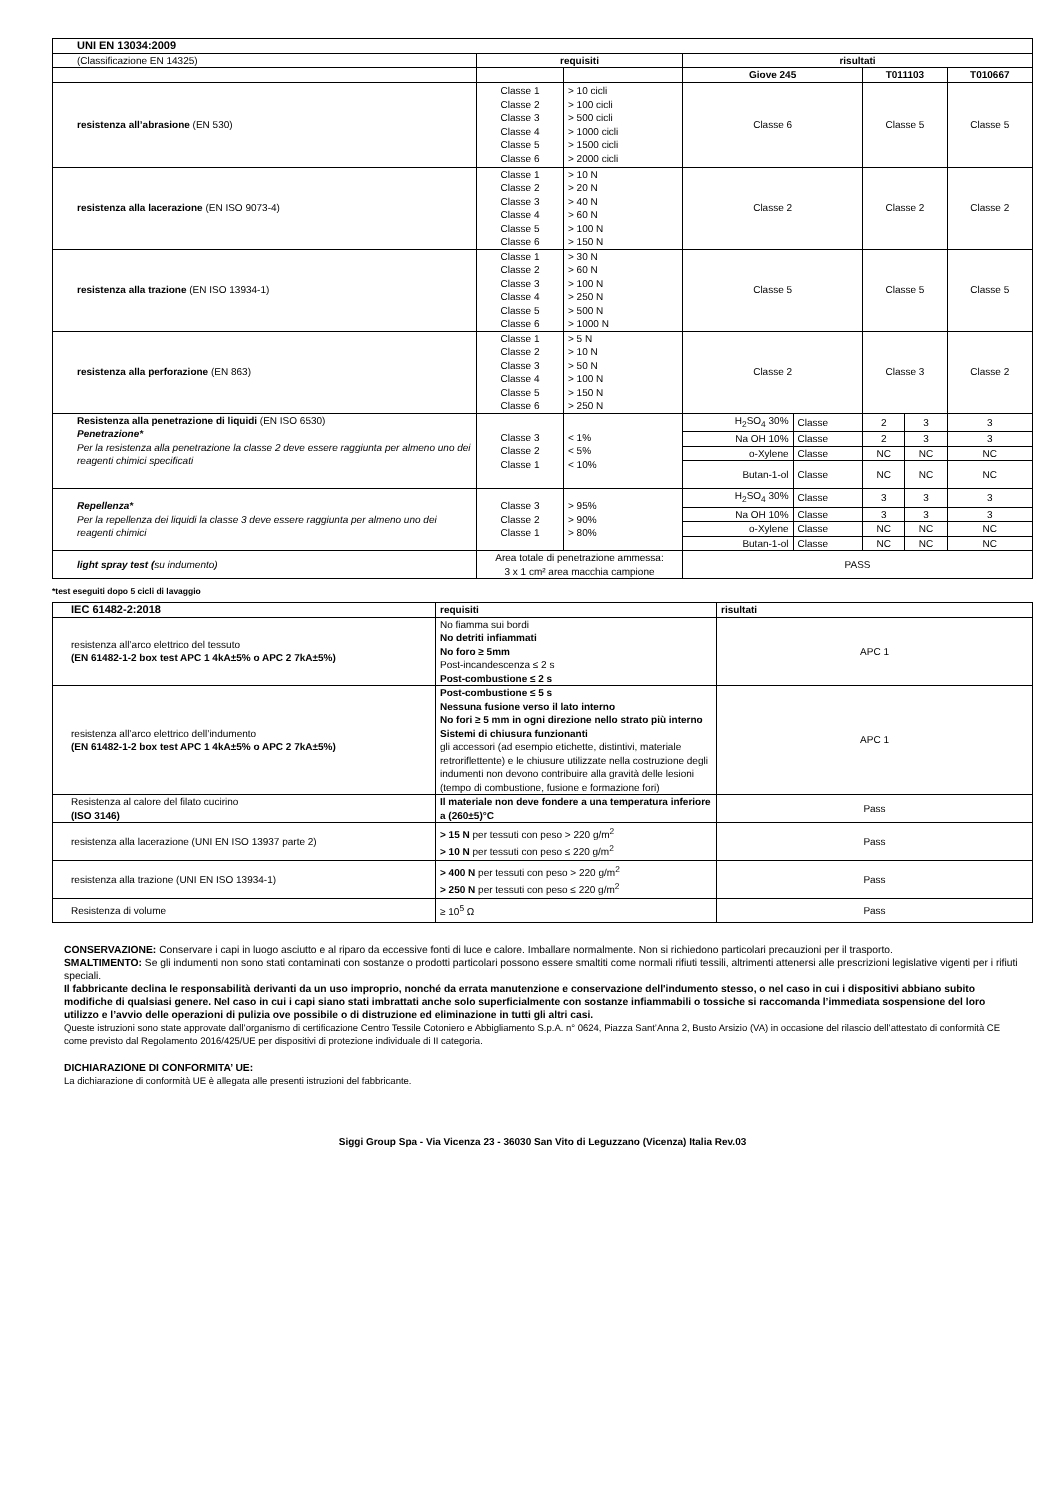| UNI EN 13034:2009 | | | | | | | |
| (Classificazione EN 14325) | requisiti | | risultati | | | | |
| | | | Giove 245 | | T011103 | | T010667 |
| resistenza all’abrasione (EN 530) | Classe 1 Classe 2 Classe 3 Classe 4 Classe 5 Classe 6 | > 10 cicli > 100 cicli > 500 cicli > 1000 cicli > 1500 cicli > 2000 cicli | Classe 6 | | Classe 5 | | Classe 5 |
| resistenza alla lacerazione (EN ISO 9073-4) | Classe 1 Classe 2 Classe 3 Classe 4 Classe 5 Classe 6 | > 10 N > 20 N > 40 N > 60 N > 100 N > 150 N | Classe 2 | | Classe 2 | | Classe 2 |
| resistenza alla trazione (EN ISO 13934-1) | Classe 1 Classe 2 Classe 3 Classe 4 Classe 5 Classe 6 | > 30 N > 60 N > 100 N > 250 N > 500 N > 1000 N | Classe 5 | | Classe 5 | | Classe 5 |
| resistenza alla perforazione (EN 863) | Classe 1 Classe 2 Classe 3 Classe 4 Classe 5 Classe 6 | > 5 N > 10 N > 50 N > 100 N > 150 N > 250 N | Classe 2 | | Classe 3 | | Classe 2 |
| Resistenza alla penetrazione di liquidi (EN ISO 6530) Penetrazione* Per la resistenza alla penetrazione la classe 2 deve essere raggiunta per almeno uno dei reagenti chimici specificati | Classe 3 Classe 2 Classe 1 | < 1% < 5% < 10% | H<sub>2</sub>SO<sub>4</sub> 30% | Classe | 2 | 3 | 3 |
| | | | Na OH 10% | Classe | 2 | 3 | 3 |
| | | | o-Xylene | Classe | NC | NC | NC |
| | | | Butan-1-ol | Classe | NC | NC | NC |
| Repellenza* Per la repellenza dei liquidi la classe 3 deve essere raggiunta per almeno uno dei reagenti chimici | Classe 3 Classe 2 Classe 1 | > 95% > 90% > 80% | H<sub>2</sub>SO<sub>4</sub> 30% | Classe | 3 | 3 | 3 |
| | | | Na OH 10% | Classe | 3 | 3 | 3 |
| | | | o-Xylene | Classe | NC | NC | NC |
| | | | Butan-1-ol | Classe | NC | NC | NC |
| light spray test ( su indumento) | Area totale di penetrazione ammessa: 3 x 1 cm² area macchia campione | | PASS | | | | |
*test eseguiti dopo 5 cicli di lavaggio
| IEC 61482-2:2018 | requisiti | risultati |
| resistenza all’arco elettrico del tessuto (EN 61482-1-2 box test APC 1 4kA±5% o APC 2 7kA±5%) | No fiamma sui bordi No detriti infiammati No foro ≥ 5mm Post-incandescenza ≤ 2 s Post-combustione ≤ 2 s | APC 1 |
| resistenza all’arco elettrico dell’indumento (EN 61482-1-2 box test APC 1 4kA±5% o APC 2 7kA±5%) | Post-combustione ≤ 5 s Nessuna fusione verso il lato interno No fori ≥ 5 mm in ogni direzione nello strato più interno Sistemi di chiusura funzionanti gli accessori (ad esempio etichette, distintivi, materiale retroriflettente) e le chiusure utilizzate nella costruzione degli indumenti non devono contribuire alla gravità delle lesioni (tempo di combustione, fusione e formazione fori) | APC 1 |
| Resistenza al calore del filato cucirino (ISO 3146) | Il materiale non deve fondere a una temperatura inferiore a (260±5)°C | Pass |
| resistenza alla lacerazione (UNI EN ISO 13937 parte 2) | > 15 N per tessuti con peso > 220 g/m<sup>2</sup> > 10 N per tessuti con peso ≤ 220 g/m<sup>2</sup> | Pass |
| resistenza alla trazione (UNI EN ISO 13934-1) | > 400 N per tessuti con peso > 220 g/m<sup>2</sup> > 250 N per tessuti con peso ≤ 220 g/m<sup>2</sup> | Pass |
| Resistenza di volume | ≥ 10<sup>5</sup> Ω | Pass |
CONSERVAZIONE: Conservare i capi in luogo asciutto e al riparo da eccessive fonti di luce e calore. Imballare normalmente. Non si richiedono particolari precauzioni per il trasporto.
SMALTIMENTO: Se gli indumenti non sono stati contaminati con sostanze o prodotti particolari possono essere smaltiti come normali rifiuti tessili, altrimenti attenersi alle prescrizioni legislative vigenti per i rifiuti speciali.
Il fabbricante declina le responsabilità derivanti da un uso improprio, nonché da errata manutenzione e conservazione dell'indumento stesso, o nel caso in cui i dispositivi abbiano subito modifiche di qualsiasi genere. Nel caso in cui i capi siano stati imbrattati anche solo superficialmente con sostanze infiammabili o tossiche si raccomanda l’immediata sospensione del loro utilizzo e l’avvio delle operazioni di pulizia ove possibile o di distruzione ed eliminazione in tutti gli altri casi.
Queste istruzioni sono state approvate dall’organismo di certificazione Centro Tessile Cotoniero e Abbigliamento S.p.A. n° 0624, Piazza Sant’Anna 2, Busto Arsizio (VA) in occasione del rilascio dell’attestato di conformità CE come previsto dal Regolamento 2016/425/UE per dispositivi di protezione individuale di II categoria.
DICHIARAZIONE DI CONFORMITA’ UE:
La dichiarazione di conformità UE è allegata alle presenti istruzioni del fabbricante.
Siggi Group Spa - Via Vicenza 23 - 36030 San Vito di Leguzzano (Vicenza) Italia Rev.03